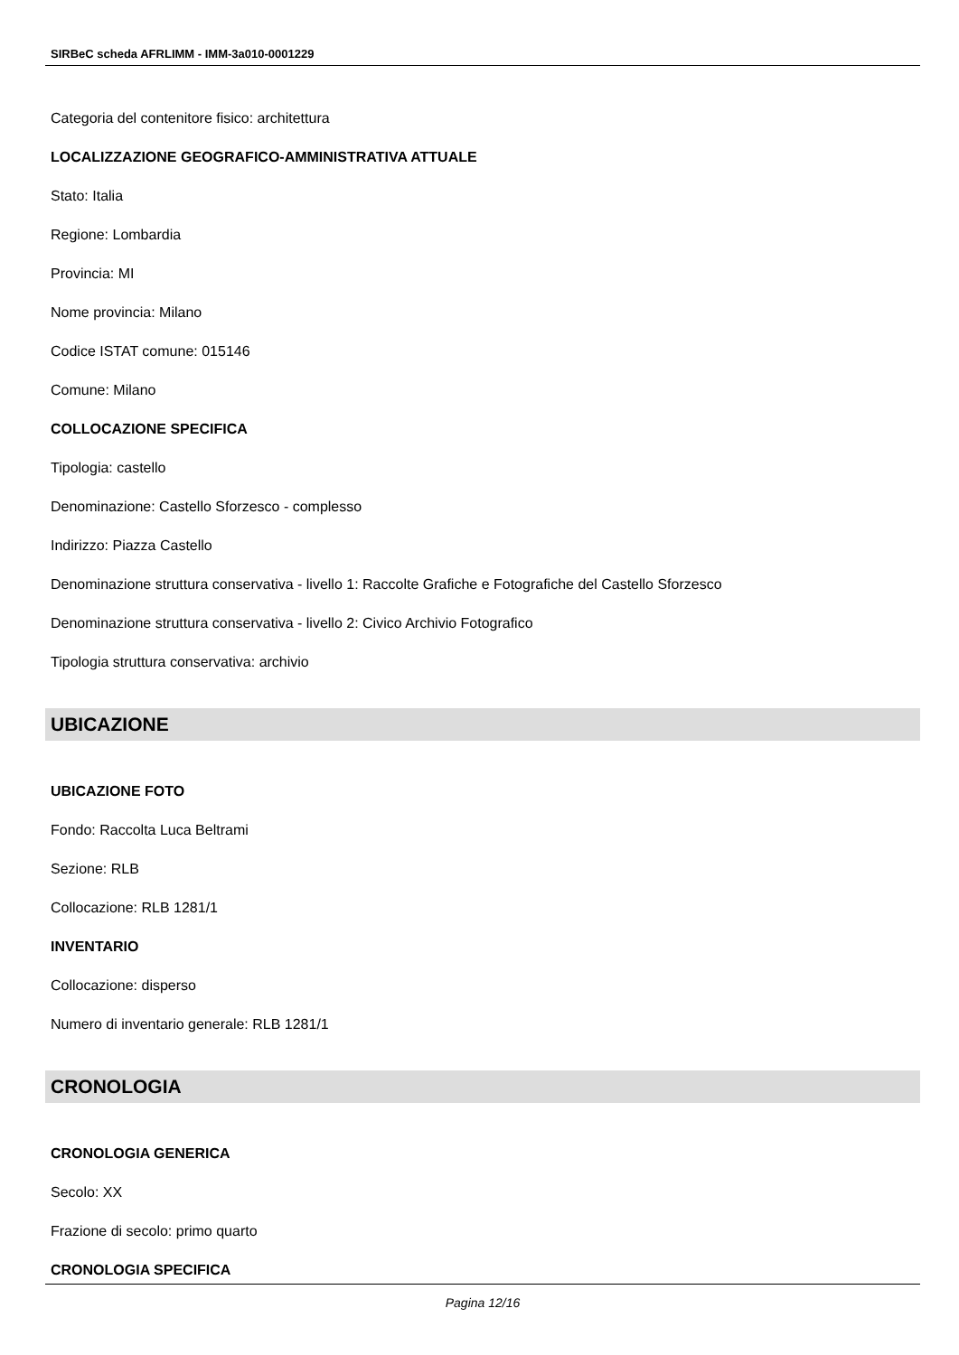SIRBeC scheda AFRLIMM - IMM-3a010-0001229
Categoria del contenitore fisico: architettura
LOCALIZZAZIONE GEOGRAFICO-AMMINISTRATIVA ATTUALE
Stato: Italia
Regione: Lombardia
Provincia: MI
Nome provincia: Milano
Codice ISTAT comune: 015146
Comune: Milano
COLLOCAZIONE SPECIFICA
Tipologia: castello
Denominazione: Castello Sforzesco - complesso
Indirizzo: Piazza Castello
Denominazione struttura conservativa - livello 1: Raccolte Grafiche e Fotografiche del Castello Sforzesco
Denominazione struttura conservativa - livello 2: Civico Archivio Fotografico
Tipologia struttura conservativa: archivio
UBICAZIONE
UBICAZIONE FOTO
Fondo: Raccolta Luca Beltrami
Sezione: RLB
Collocazione: RLB 1281/1
INVENTARIO
Collocazione: disperso
Numero di inventario generale: RLB 1281/1
CRONOLOGIA
CRONOLOGIA GENERICA
Secolo: XX
Frazione di secolo: primo quarto
CRONOLOGIA SPECIFICA
Pagina 12/16